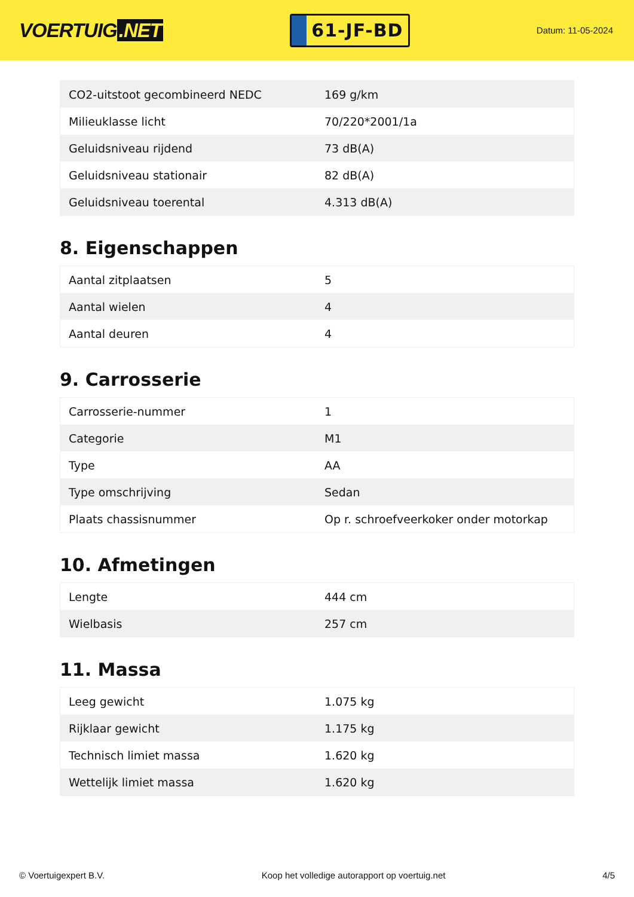VOERTUIG.NET
61-JF-BD
Datum: 11-05-2024
| CO2-uitstoot gecombineerd NEDC | 169 g/km |
| Milieuklasse licht | 70/220*2001/1a |
| Geluidsniveau rijdend | 73 dB(A) |
| Geluidsniveau stationair | 82 dB(A) |
| Geluidsniveau toerental | 4.313 dB(A) |
8. Eigenschappen
| Aantal zitplaatsen | 5 |
| Aantal wielen | 4 |
| Aantal deuren | 4 |
9. Carrosserie
| Carrosserie-nummer | 1 |
| Categorie | M1 |
| Type | AA |
| Type omschrijving | Sedan |
| Plaats chassisnummer | Op r. schroefveerkoker onder motorkap |
10. Afmetingen
| Lengte | 444 cm |
| Wielbasis | 257 cm |
11. Massa
| Leeg gewicht | 1.075 kg |
| Rijklaar gewicht | 1.175 kg |
| Technisch limiet massa | 1.620 kg |
| Wettelijk limiet massa | 1.620 kg |
© Voertuigexpert B.V. Koop het volledige autorapport op voertuig.net 4/5